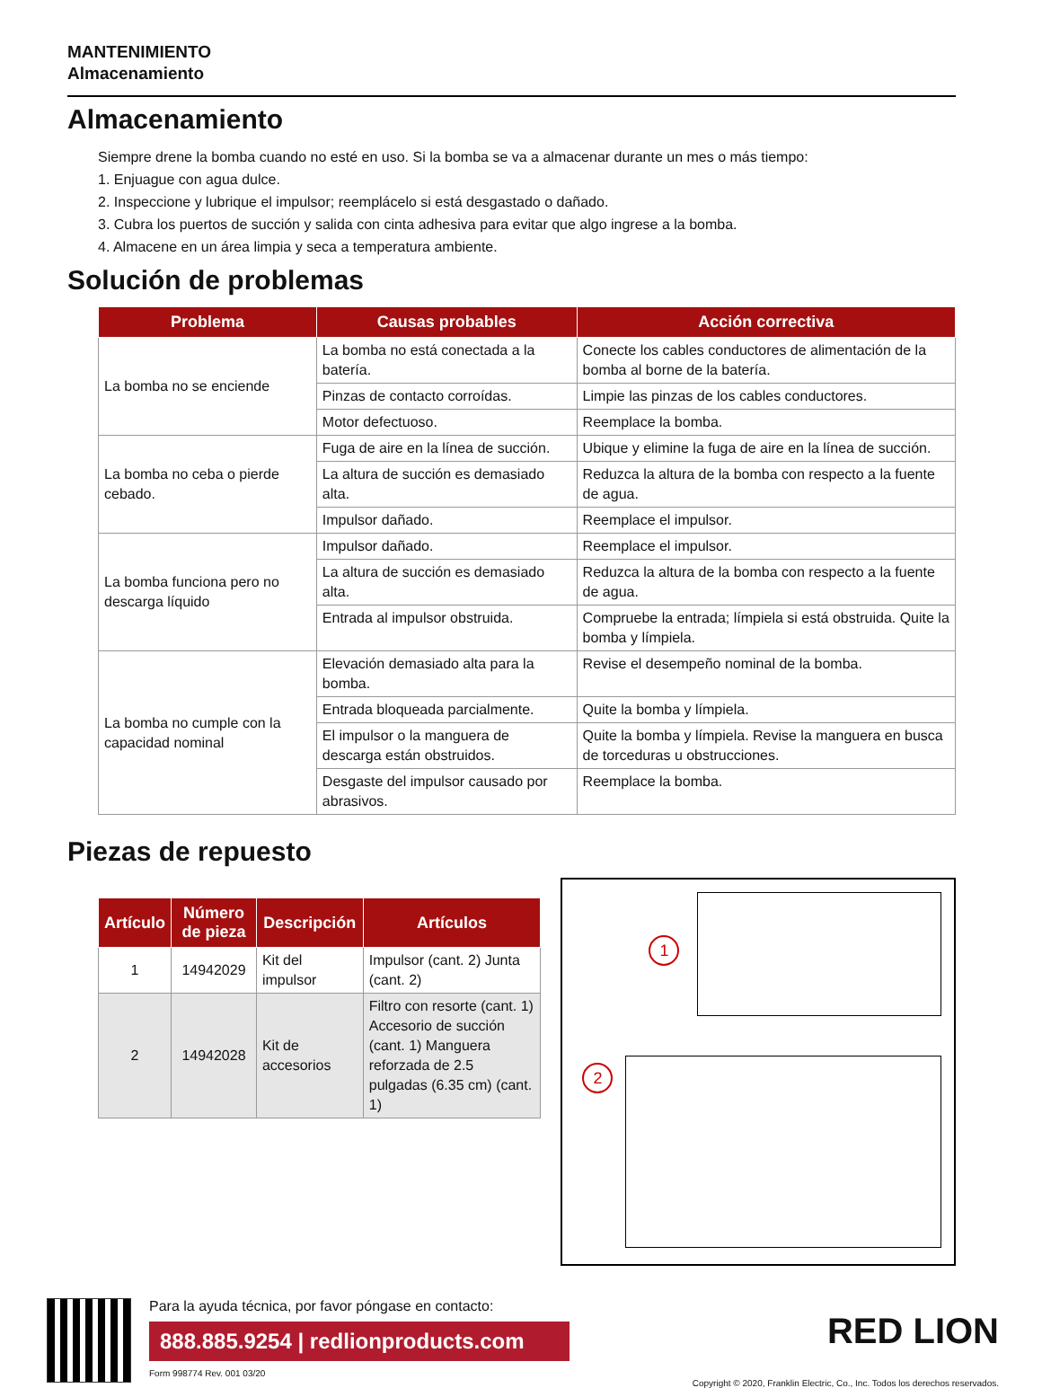MANTENIMIENTO
Almacenamiento
Almacenamiento
Siempre drene la bomba cuando no esté en uso. Si la bomba se va a almacenar durante un mes o más tiempo:
1. Enjuague con agua dulce.
2. Inspeccione y lubrique el impulsor; reemplácelo si está desgastado o dañado.
3. Cubra los puertos de succión y salida con cinta adhesiva para evitar que algo ingrese a la bomba.
4. Almacene en un área limpia y seca a temperatura ambiente.
Solución de problemas
| Problema | Causas probables | Acción correctiva |
| --- | --- | --- |
| La bomba no se enciende | La bomba no está conectada a la batería. | Conecte los cables conductores de alimentación de la bomba al borne de la batería. |
| | Pinzas de contacto corroídas. | Limpie las pinzas de los cables conductores. |
| | Motor defectuoso. | Reemplace la bomba. |
| La bomba no ceba o pierde cebado. | Fuga de aire en la línea de succión. | Ubique y elimine la fuga de aire en la línea de succión. |
| | La altura de succión es demasiado alta. | Reduzca la altura de la bomba con respecto a la fuente de agua. |
| | Impulsor dañado. | Reemplace el impulsor. |
| La bomba funciona pero no descarga líquido | Impulsor dañado. | Reemplace el impulsor. |
| | La altura de succión es demasiado alta. | Reduzca la altura de la bomba con respecto a la fuente de agua. |
| | Entrada al impulsor obstruida. | Compruebe la entrada; límpiela si está obstruida. Quite la bomba y límpiela. |
| La bomba no cumple con la capacidad nominal | Elevación demasiado alta para la bomba. | Revise el desempeño nominal de la bomba. |
| | Entrada bloqueada parcialmente. | Quite la bomba y límpiela. |
| | El impulsor o la manguera de descarga están obstruidos. | Quite la bomba y límpiela. Revise la manguera en busca de torceduras u obstrucciones. |
| | Desgaste del impulsor causado por abrasivos. | Reemplace la bomba. |
Piezas de repuesto
| Artículo | Número de pieza | Descripción | Artículos |
| --- | --- | --- | --- |
| 1 | 14942029 | Kit del impulsor | Impulsor (cant. 2) Junta (cant. 2) |
| 2 | 14942028 | Kit de accesorios | Filtro con resorte (cant. 1) Accesorio de succión (cant. 1) Manguera reforzada de 2.5 pulgadas (6.35 cm) (cant. 1) |
1
2
Para la ayuda técnica, por favor póngase en contacto:
888.885.9254 | redlionproducts.com
Form 998774 Rev. 001 03/20
RED LION
Copyright © 2020, Franklin Electric, Co., Inc. Todos los derechos reservados.